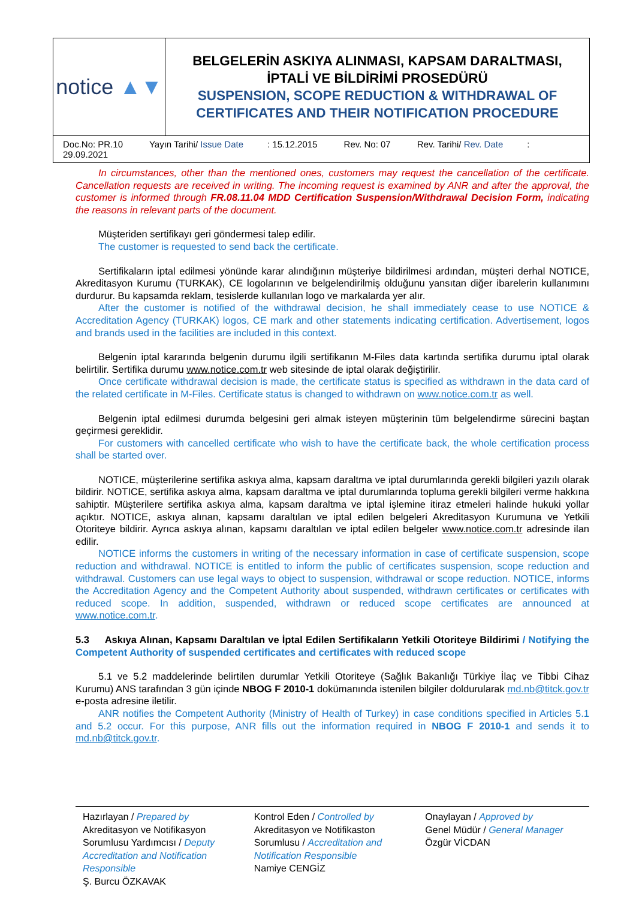| notice ▲▼ | BELGELERİN ASKIYA ALINMASI, KAPSAM DARALTMASI, İPTALİ VE BİLDİRİMİ PROSEDÜRÜ SUSPENSION, SCOPE REDUCTION & WITHDRAWAL OF CERTIFICATES AND THEIR NOTIFICATION PROCEDURE |
| Doc.No: PR.10 Yayın Tarihi/ Issue Date : 15.12.2015 Rev. No: 07 Rev. Tarihi/ Rev. Date : 29.09.2021 | |
In circumstances, other than the mentioned ones, customers may request the cancellation of the certificate. Cancellation requests are received in writing. The incoming request is examined by ANR and after the approval, the customer is informed through FR.08.11.04 MDD Certification Suspension/Withdrawal Decision Form, indicating the reasons in relevant parts of the document.
Müşteriden sertifikayı geri göndermesi talep edilir.
The customer is requested to send back the certificate.
Sertifikaların iptal edilmesi yönünde karar alındığının müşteriye bildirilmesi ardından, müşteri derhal NOTICE, Akreditasyon Kurumu (TURKAK), CE logolarının ve belgelendirilmiş olduğunu yansıtan diğer ibarelerin kullanımını durdurur. Bu kapsamda reklam, tesislerde kullanılan logo ve markalarda yer alır.
After the customer is notified of the withdrawal decision, he shall immediately cease to use NOTICE & Accreditation Agency (TURKAK) logos, CE mark and other statements indicating certification. Advertisement, logos and brands used in the facilities are included in this context.
Belgenin iptal kararında belgenin durumu ilgili sertifikanın M-Files data kartında sertifika durumu iptal olarak belirtilir. Sertifika durumu www.notice.com.tr web sitesinde de iptal olarak değiştirilir.
Once certificate withdrawal decision is made, the certificate status is specified as withdrawn in the data card of the related certificate in M-Files. Certificate status is changed to withdrawn on www.notice.com.tr as well.
Belgenin iptal edilmesi durumda belgesini geri almak isteyen müşterinin tüm belgelendirme sürecini baştan geçirmesi gereklidir.
For customers with cancelled certificate who wish to have the certificate back, the whole certification process shall be started over.
NOTICE, müşterilerine sertifika askıya alma, kapsam daraltma ve iptal durumlarında gerekli bilgileri yazılı olarak bildirir. NOTICE, sertifika askıya alma, kapsam daraltma ve iptal durumlarında topluma gerekli bilgileri verme hakkına sahiptir. Müşterilere sertifika askıya alma, kapsam daraltma ve iptal işlemine itiraz etmeleri halinde hukuki yollar açıktır. NOTICE, askıya alınan, kapsamı daraltılan ve iptal edilen belgeleri Akreditasyon Kurumuna ve Yetkili Otoriteye bildirir. Ayrıca askıya alınan, kapsamı daraltılan ve iptal edilen belgeler www.notice.com.tr adresinde ilan edilir.
NOTICE informs the customers in writing of the necessary information in case of certificate suspension, scope reduction and withdrawal. NOTICE is entitled to inform the public of certificates suspension, scope reduction and withdrawal. Customers can use legal ways to object to suspension, withdrawal or scope reduction. NOTICE, informs the Accreditation Agency and the Competent Authority about suspended, withdrawn certificates or certificates with reduced scope. In addition, suspended, withdrawn or reduced scope certificates are announced at www.notice.com.tr.
5.3 Askıya Alınan, Kapsamı Daraltılan ve İptal Edilen Sertifikaların Yetkili Otoriteye Bildirimi / Notifying the Competent Authority of suspended certificates and certificates with reduced scope
5.1 ve 5.2 maddelerinde belirtilen durumlar Yetkili Otoriteye (Sağlık Bakanlığı Türkiye İlaç ve Tibbi Cihaz Kurumu) ANS tarafından 3 gün içinde NBOG F 2010-1 dokümanında istenilen bilgiler doldurularak md.nb@titck.gov.tr e-posta adresine iletilir.
ANR notifies the Competent Authority (Ministry of Health of Turkey) in case conditions specified in Articles 5.1 and 5.2 occur. For this purpose, ANR fills out the information required in NBOG F 2010-1 and sends it to md.nb@titck.gov.tr.
Hazırlayan / Prepared by
Akreditasyon ve Notifikasyon Sorumlusu Yardımcısı / Deputy Accreditation and Notification Responsible
Ş. Burcu ÖZKAVAK
Kontrol Eden / Controlled by
Akreditasyon ve Notifikaston Sorumlusu / Accreditation and Notification Responsible
Namiye CENGİZ
Onaylayan / Approved by
Genel Müdür / General Manager
Özgür VİCDAN